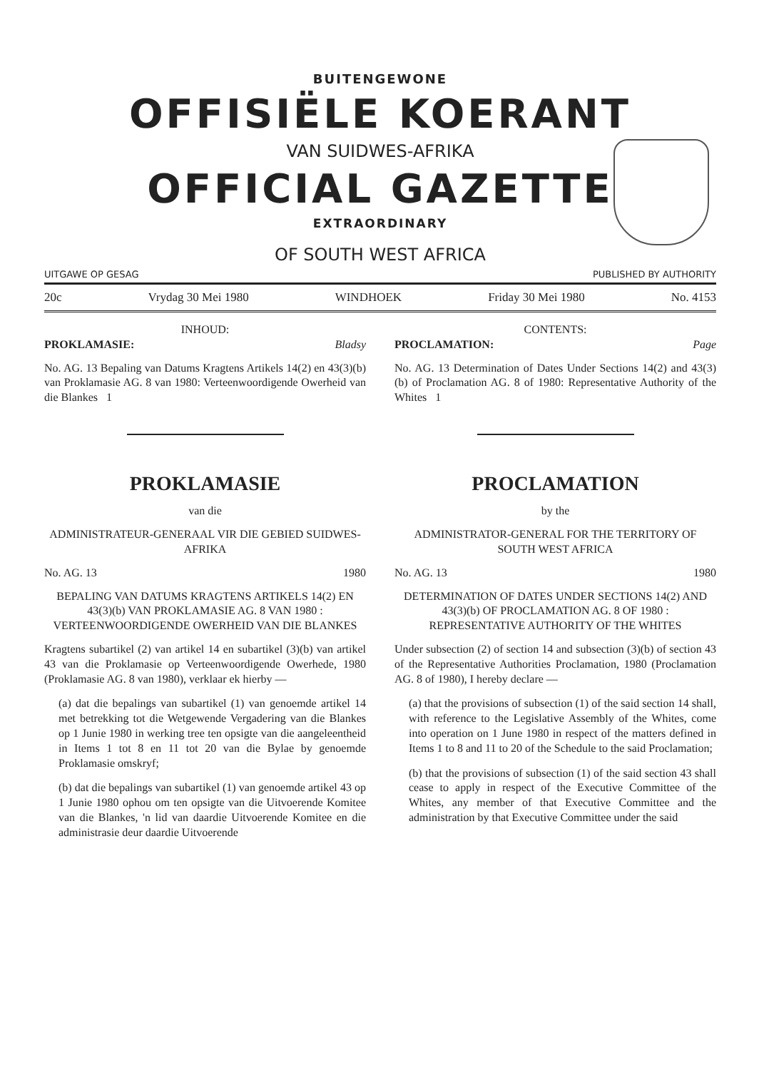BUITENGEWONE
OFFISIËLE KOERANT
VAN SUIDWES-AFRIKA
OFFICIAL GAZETTE
EXTRAORDINARY
OF SOUTH WEST AFRICA
UITGAWE OP GESAG PUBLISHED BY AUTHORITY
20c Vrydag 30 Mei 1980 WINDHOEK Friday 30 Mei 1980 No. 4153
INHOUD:
PROKLAMASIE: Bladsy
No. AG. 13 Bepaling van Datums Kragtens Artikels 14(2) en 43(3)(b) van Proklamasie AG. 8 van 1980: Verteenwoordigende Owerheid van die Blankes 1
PROKLAMASIE
van die
ADMINISTRATEUR-GENERAAL VIR DIE GEBIED SUIDWES-AFRIKA
No. AG. 13 1980
BEPALING VAN DATUMS KRAGTENS ARTIKELS 14(2) EN 43(3)(b) VAN PROKLAMASIE AG. 8 VAN 1980 : VERTEENWOORDIGENDE OWERHEID VAN DIE BLANKES
Kragtens subartikel (2) van artikel 14 en subartikel (3)(b) van artikel 43 van die Proklamasie op Verteenwoordigende Owerhede, 1980 (Proklamasie AG. 8 van 1980), verklaar ek hierby —
(a) dat die bepalings van subartikel (1) van genoemde artikel 14 met betrekking tot die Wetgewende Vergadering van die Blankes op 1 Junie 1980 in werking tree ten opsigte van die aangeleentheid in Items 1 tot 8 en 11 tot 20 van die Bylae by genoemde Proklamasie omskryf;
(b) dat die bepalings van subartikel (1) van genoemde artikel 43 op 1 Junie 1980 ophou om ten opsigte van die Uitvoerende Komitee van die Blankes, 'n lid van daardie Uitvoerende Komitee en die administrasie deur daardie Uitvoerende
CONTENTS:
PROCLAMATION: Page
No. AG. 13 Determination of Dates Under Sections 14(2) and 43(3)(b) of Proclamation AG. 8 of 1980: Representative Authority of the Whites 1
PROCLAMATION
by the
ADMINISTRATOR-GENERAL FOR THE TERRITORY OF SOUTH WEST AFRICA
No. AG. 13 1980
DETERMINATION OF DATES UNDER SECTIONS 14(2) AND 43(3)(b) OF PROCLAMATION AG. 8 OF 1980 : REPRESENTATIVE AUTHORITY OF THE WHITES
Under subsection (2) of section 14 and subsection (3)(b) of section 43 of the Representative Authorities Proclamation, 1980 (Proclamation AG. 8 of 1980), I hereby declare —
(a) that the provisions of subsection (1) of the said section 14 shall, with reference to the Legislative Assembly of the Whites, come into operation on 1 June 1980 in respect of the matters defined in Items 1 to 8 and 11 to 20 of the Schedule to the said Proclamation;
(b) that the provisions of subsection (1) of the said section 43 shall cease to apply in respect of the Executive Committee of the Whites, any member of that Executive Committee and the administration by that Executive Committee under the said